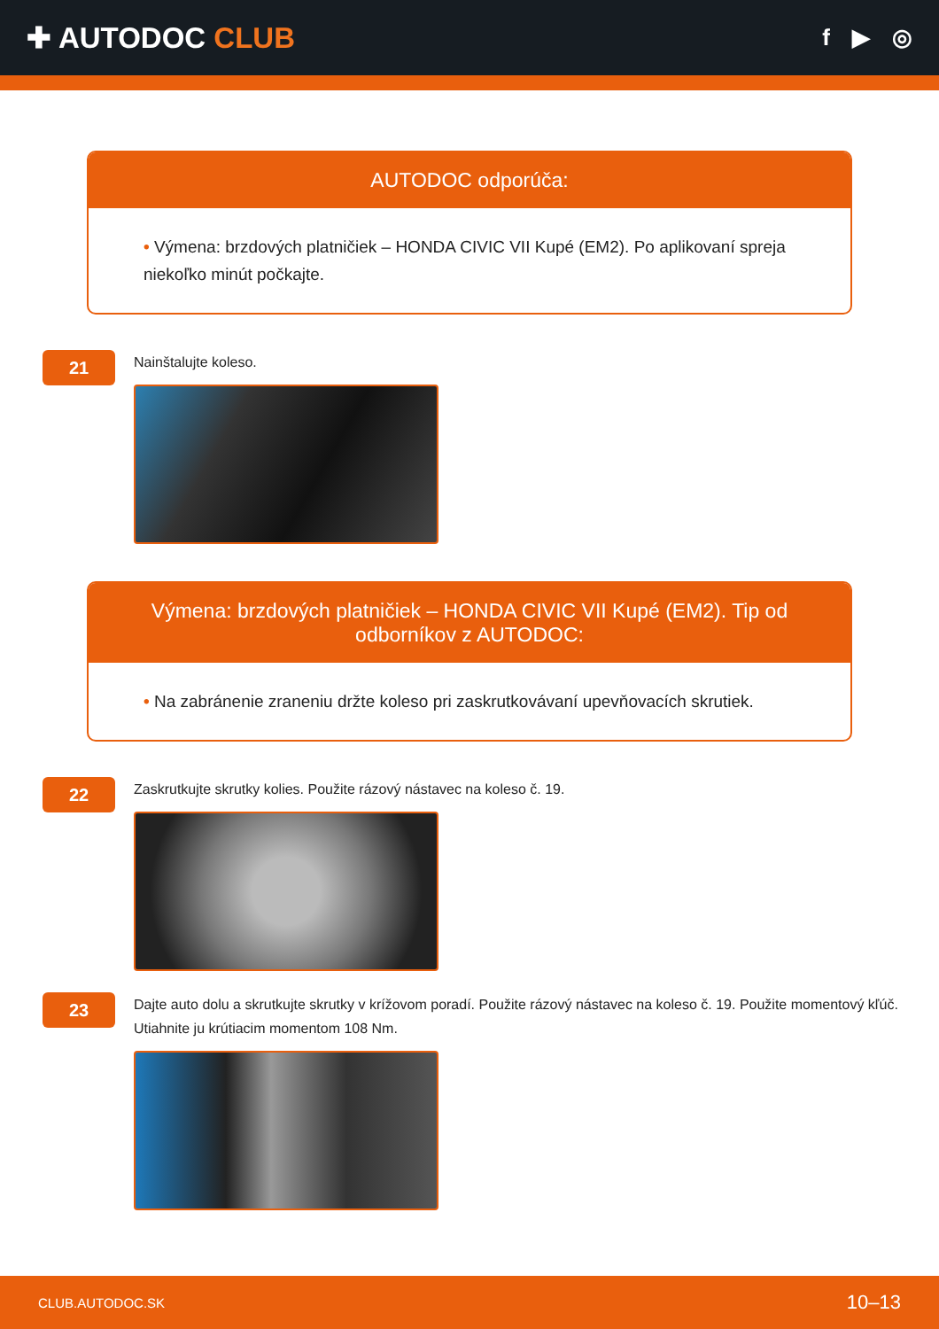✚ AUTODOC CLUB
f ▶ ◎
AUTODOC odporúča:
• Výmena: brzdových platničiek – HONDA CIVIC VII Kupé (EM2). Po aplikovaní spreja niekoľko minút počkajte.
21
Nainštalujte koleso.
Výmena: brzdových platničiek – HONDA CIVIC VII Kupé (EM2). Tip od odborníkov z AUTODOC:
• Na zabránenie zraneniu držte koleso pri zaskrutkovávaní upevňovacích skrutiek.
22
Zaskrutkujte skrutky kolies. Použite rázový nástavec na koleso č. 19.
23
Dajte auto dolu a skrutkujte skrutky v krížovom poradí. Použite rázový nástavec na koleso č. 19. Použite momentový kľúč. Utiahnite ju krútiacim momentom 108 Nm.
CLUB.AUTODOC.SK 10–13